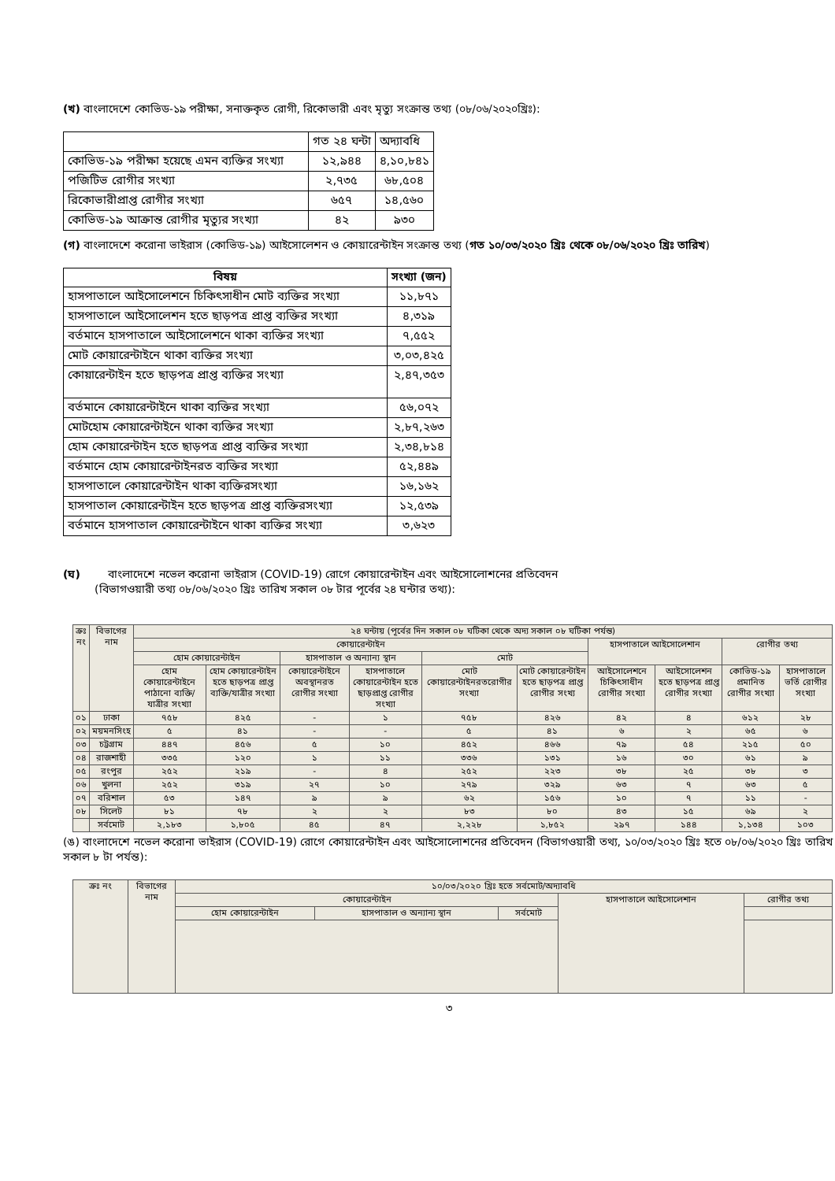(খ) বাংলাদেশে কোভিড-১৯ পরীক্ষা, সনাক্তকৃত রোগী, রিকোভারী এবং মৃত্যু সংক্রান্ত তথ্য (০৮/০৬/২০২০খ্রিঃ):
| | গত ২৪ ঘন্টা | অদ্যাবধি |
| কোভিড-১৯ পরীক্ষা হয়েছে এমন ব্যক্তির সংখ্যা | ১২,৯৪৪ | ৪,১০,৮৪১ |
| পজিটিভ রোগীর সংখ্যা | ২,৭৩৫ | ৬৮,৫০৪ |
| রিকোভারীপ্রাপ্ত রোগীর সংখ্যা | ৬৫৭ | ১৪,৫৬০ |
| কোভিড-১৯ আক্রান্ত রোগীর মৃত্যুর সংখ্যা | ৪২ | ৯৩০ |
(গ) বাংলাদেশে করোনা ভাইরাস (কোভিড-১৯) আইসোলেশন ও কোয়ারেন্টাইন সংক্রান্ত তথ্য (গত ১০/০৩/২০২০ খ্রিঃ থেকে ০৮/০৬/২০২০ খ্রিঃ তারিখ)
| বিষয় | সংখ্যা (জন) |
| --- | --- |
| হাসপাতালে আইসোলেশনে চিকিৎসাধীন মোট ব্যক্তির সংখ্যা | ১১,৮৭১ |
| হাসপাতালে আইসোলেশন হতে ছাড়পত্র প্রাপ্ত ব্যক্তির সংখ্যা | ৪,৩১৯ |
| বর্তমানে হাসপাতালে আইসোলেশনে থাকা ব্যক্তির সংখ্যা | ৭,৫৫২ |
| মোট কোয়ারেন্টাইনে থাকা ব্যক্তির সংখ্যা | ৩,০৩,৪২৫ |
| কোয়ারেন্টাইন হতে ছাড়পত্র প্রাপ্ত ব্যক্তির সংখ্যা | ২,৪৭,৩৫৩ |
| বর্তমানে কোয়ারেন্টাইনে থাকা ব্যক্তির সংখ্যা | ৫৬,০৭২ |
| মোটহোম কোয়ারেন্টাইনে থাকা ব্যক্তির সংখ্যা | ২,৮৭,২৬৩ |
| হোম কোয়ারেন্টাইন হতে ছাড়পত্র প্রাপ্ত ব্যক্তির সংখ্যা | ২,৩৪,৮১৪ |
| বর্তমানে হোম কোয়ারেন্টাইনরত ব্যক্তির সংখ্যা | ৫২,৪৪৯ |
| হাসপাতালে কোয়ারেন্টাইন থাকা ব্যক্তিরসংখ্যা | ১৬,১৬২ |
| হাসপাতাল কোয়ারেন্টাইন হতে ছাড়পত্র প্রাপ্ত ব্যক্তিরসংখ্যা | ১২,৫৩৯ |
| বর্তমানে হাসপাতাল কোয়ারেন্টাইনে থাকা ব্যক্তির সংখ্যা | ৩,৬২৩ |
(ঘ) বাংলাদেশে নভেল করোনা ভাইরাস (COVID-19) রোগে কোয়ারেন্টাইন এবং আইসোলোশনের প্রতিবেদন
(বিভাগওয়ারী তথ্য ০৮/০৬/২০২০ খ্রিঃ তারিখ সকাল ০৮ টার পূর্বের ২৪ ঘন্টার তথ্য):
| ক্রঃ নং | বিভাগের নাম | ২৪ ঘন্টায় (পূর্বের দিন সকাল ০৮ ঘটিকা থেকে অদ্য সকাল ০৮ ঘটিকা পর্যন্ত) | | | | | | | | | |
| | | কোয়ারেন্টাইন | | | | | | হাসপাতালে আইসোলেশান | | রোগীর তথ্য | |
| | | হোম কোয়ারেন্টাইন | | হাসপাতাল ও অন্যান্য স্থান | | মোট | | | | | |
| | | হোম কোয়ারেন্টাইনে পাঠানো ব্যক্তি/যাত্রীর সংখ্যা | হোম কোয়ারেন্টাইন হতে ছাড়পত্র প্রাপ্ত ব্যক্তি/যাত্রীর সংখ্যা | কোয়ারেন্টাইনে অবস্থানরত রোগীর সংখ্যা | হাসপাতালে কোয়ারেন্টাইন হতে ছাড়প্রাপ্ত রোগীর সংখ্যা | মোট কোয়ারেন্টাইনরতরোগীর সংখ্যা | মোট কোয়ারেন্টাইন হতে ছাড়পত্র প্রাপ্ত রোগীর সংখ্য | আইসোলেশনে চিকিৎসাধীন রোগীর সংখ্যা | আইসোলেশন হতে ছাড়পত্র প্রাপ্ত রোগীর সংখ্যা | কোভিড-১৯ প্রমানিত রোগীর সংখ্যা | হাসপাতালে ভর্তি রোগীর সংখ্যা |
| ০১ | ঢাকা | ৭৫৮ | ৪২৫ | - | ১ | ৭৫৮ | ৪২৬ | ৪২ | ৪ | ৬১২ | ২৮ |
| ০২ | ময়মনসিংহ | ৫ | ৪১ | - | - | ৫ | ৪১ | ৬ | ২ | ৬৫ | ৬ |
| ০৩ | চট্টগ্রাম | ৪৪৭ | ৪৫৬ | ৫ | ১০ | ৪৫২ | ৪৬৬ | ৭৯ | ৫৪ | ২১৫ | ৫০ |
| ০৪ | রাজশাহী | ৩৩৫ | ১২০ | ১ | ১১ | ৩৩৬ | ১৩১ | ১৬ | ৩০ | ৬১ | ৯ |
| ০৫ | রংপুর | ২৫২ | ২১৯ | - | ৪ | ২৫২ | ২২৩ | ৩৮ | ২৫ | ৩৮ | ৩ |
| ০৬ | খুলনা | ২৫২ | ৩১৯ | ২৭ | ১০ | ২৭৯ | ৩২৯ | ৬৩ | ৭ | ৬৩ | ৫ |
| ০৭ | বরিশাল | ৫৩ | ১৪৭ | ৯ | ৯ | ৬২ | ১৫৬ | ১০ | ৭ | ১১ | - |
| ০৮ | সিলেট | ৮১ | ৭৮ | ২ | ২ | ৮৩ | ৮০ | ৪৩ | ১৫ | ৬৯ | ২ |
| | সর্বমোট | ২,১৮৩ | ১,৮০৫ | ৪৫ | ৪৭ | ২,২২৮ | ১,৮৫২ | ২৯৭ | ১৪৪ | ১,১৩৪ | ১০৩ |
(ঙ) বাংলাদেশে নভেল করোনা ভাইরাস (COVID-19) রোগে কোয়ারেন্টাইন এবং আইসোলোশনের প্রতিবেদন (বিভাগওয়ারী তথ্য, ১০/০৩/২০২০ খ্রিঃ হতে ০৮/০৬/২০২০ খ্রিঃ তারিখ সকাল ৮ টা পর্যন্ত):
| ক্রঃ নং | বিভাগের নাম | ১০/০৩/২০২০ খ্রিঃ হতে সর্বমোট/অদ্যাবধি | | | | |
| | | কোয়ারেন্টাইন | | | হাসপাতালে আইসোলেশান | রোগীর তথ্য |
| | | হোম কোয়ারেন্টাইন | হাসপাতাল ও অন্যান্য স্থান | সর্বমোট | | |
৩